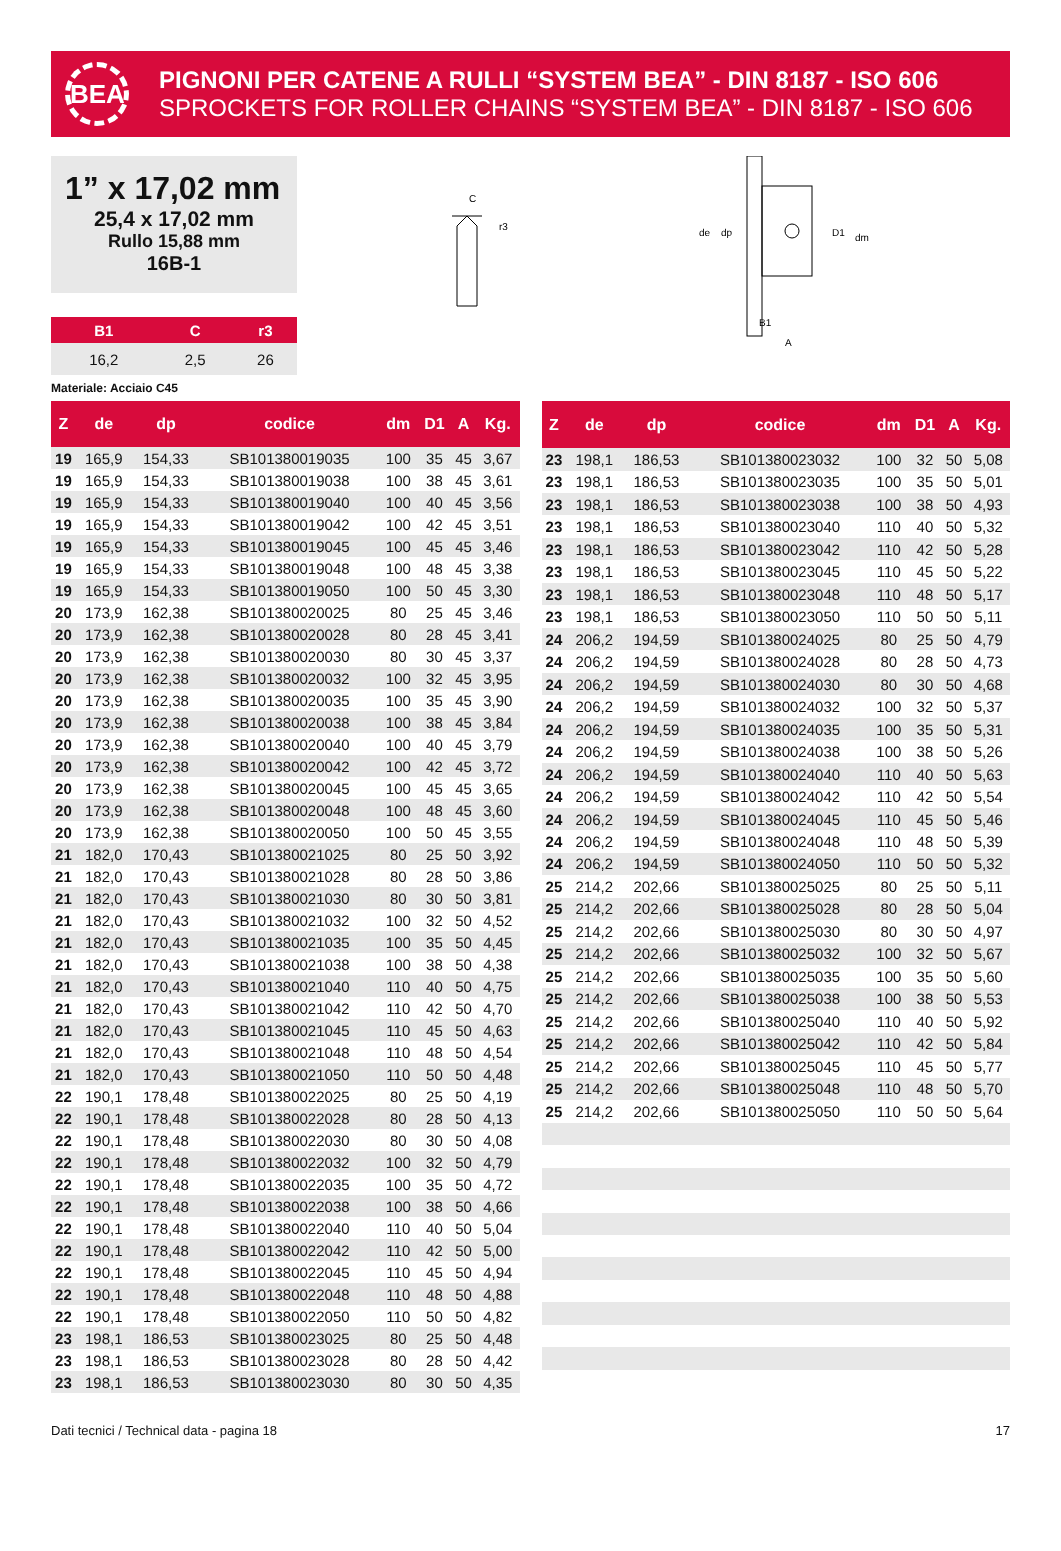BEA
PIGNONI PER CATENE A RULLI “SYSTEM BEA” - DIN 8187 - ISO 606
SPROCKETS FOR ROLLER CHAINS “SYSTEM BEA” - DIN 8187 - ISO 606
1” x 17,02 mm
25,4 x 17,02 mm
Rullo 15,88 mm
16B-1
| B1 | C | r3 |
| --- | --- | --- |
| 16,2 | 2,5 | 26 |
C
r3
de
dp
D1
dm
B1
A
Materiale: Acciaio C45
| Z | de | dp | codice | dm | D1 | A | Kg. |
| --- | --- | --- | --- | --- | --- | --- | --- |
| 19 | 165,9 | 154,33 | SB101380019035 | 100 | 35 | 45 | 3,67 |
| 19 | 165,9 | 154,33 | SB101380019038 | 100 | 38 | 45 | 3,61 |
| 19 | 165,9 | 154,33 | SB101380019040 | 100 | 40 | 45 | 3,56 |
| 19 | 165,9 | 154,33 | SB101380019042 | 100 | 42 | 45 | 3,51 |
| 19 | 165,9 | 154,33 | SB101380019045 | 100 | 45 | 45 | 3,46 |
| 19 | 165,9 | 154,33 | SB101380019048 | 100 | 48 | 45 | 3,38 |
| 19 | 165,9 | 154,33 | SB101380019050 | 100 | 50 | 45 | 3,30 |
| 20 | 173,9 | 162,38 | SB101380020025 | 80 | 25 | 45 | 3,46 |
| 20 | 173,9 | 162,38 | SB101380020028 | 80 | 28 | 45 | 3,41 |
| 20 | 173,9 | 162,38 | SB101380020030 | 80 | 30 | 45 | 3,37 |
| 20 | 173,9 | 162,38 | SB101380020032 | 100 | 32 | 45 | 3,95 |
| 20 | 173,9 | 162,38 | SB101380020035 | 100 | 35 | 45 | 3,90 |
| 20 | 173,9 | 162,38 | SB101380020038 | 100 | 38 | 45 | 3,84 |
| 20 | 173,9 | 162,38 | SB101380020040 | 100 | 40 | 45 | 3,79 |
| 20 | 173,9 | 162,38 | SB101380020042 | 100 | 42 | 45 | 3,72 |
| 20 | 173,9 | 162,38 | SB101380020045 | 100 | 45 | 45 | 3,65 |
| 20 | 173,9 | 162,38 | SB101380020048 | 100 | 48 | 45 | 3,60 |
| 20 | 173,9 | 162,38 | SB101380020050 | 100 | 50 | 45 | 3,55 |
| 21 | 182,0 | 170,43 | SB101380021025 | 80 | 25 | 50 | 3,92 |
| 21 | 182,0 | 170,43 | SB101380021028 | 80 | 28 | 50 | 3,86 |
| 21 | 182,0 | 170,43 | SB101380021030 | 80 | 30 | 50 | 3,81 |
| 21 | 182,0 | 170,43 | SB101380021032 | 100 | 32 | 50 | 4,52 |
| 21 | 182,0 | 170,43 | SB101380021035 | 100 | 35 | 50 | 4,45 |
| 21 | 182,0 | 170,43 | SB101380021038 | 100 | 38 | 50 | 4,38 |
| 21 | 182,0 | 170,43 | SB101380021040 | 110 | 40 | 50 | 4,75 |
| 21 | 182,0 | 170,43 | SB101380021042 | 110 | 42 | 50 | 4,70 |
| 21 | 182,0 | 170,43 | SB101380021045 | 110 | 45 | 50 | 4,63 |
| 21 | 182,0 | 170,43 | SB101380021048 | 110 | 48 | 50 | 4,54 |
| 21 | 182,0 | 170,43 | SB101380021050 | 110 | 50 | 50 | 4,48 |
| 22 | 190,1 | 178,48 | SB101380022025 | 80 | 25 | 50 | 4,19 |
| 22 | 190,1 | 178,48 | SB101380022028 | 80 | 28 | 50 | 4,13 |
| 22 | 190,1 | 178,48 | SB101380022030 | 80 | 30 | 50 | 4,08 |
| 22 | 190,1 | 178,48 | SB101380022032 | 100 | 32 | 50 | 4,79 |
| 22 | 190,1 | 178,48 | SB101380022035 | 100 | 35 | 50 | 4,72 |
| 22 | 190,1 | 178,48 | SB101380022038 | 100 | 38 | 50 | 4,66 |
| 22 | 190,1 | 178,48 | SB101380022040 | 110 | 40 | 50 | 5,04 |
| 22 | 190,1 | 178,48 | SB101380022042 | 110 | 42 | 50 | 5,00 |
| 22 | 190,1 | 178,48 | SB101380022045 | 110 | 45 | 50 | 4,94 |
| 22 | 190,1 | 178,48 | SB101380022048 | 110 | 48 | 50 | 4,88 |
| 22 | 190,1 | 178,48 | SB101380022050 | 110 | 50 | 50 | 4,82 |
| 23 | 198,1 | 186,53 | SB101380023025 | 80 | 25 | 50 | 4,48 |
| 23 | 198,1 | 186,53 | SB101380023028 | 80 | 28 | 50 | 4,42 |
| 23 | 198,1 | 186,53 | SB101380023030 | 80 | 30 | 50 | 4,35 |
| Z | de | dp | codice | dm | D1 | A | Kg. |
| --- | --- | --- | --- | --- | --- | --- | --- |
| 23 | 198,1 | 186,53 | SB101380023032 | 100 | 32 | 50 | 5,08 |
| 23 | 198,1 | 186,53 | SB101380023035 | 100 | 35 | 50 | 5,01 |
| 23 | 198,1 | 186,53 | SB101380023038 | 100 | 38 | 50 | 4,93 |
| 23 | 198,1 | 186,53 | SB101380023040 | 110 | 40 | 50 | 5,32 |
| 23 | 198,1 | 186,53 | SB101380023042 | 110 | 42 | 50 | 5,28 |
| 23 | 198,1 | 186,53 | SB101380023045 | 110 | 45 | 50 | 5,22 |
| 23 | 198,1 | 186,53 | SB101380023048 | 110 | 48 | 50 | 5,17 |
| 23 | 198,1 | 186,53 | SB101380023050 | 110 | 50 | 50 | 5,11 |
| 24 | 206,2 | 194,59 | SB101380024025 | 80 | 25 | 50 | 4,79 |
| 24 | 206,2 | 194,59 | SB101380024028 | 80 | 28 | 50 | 4,73 |
| 24 | 206,2 | 194,59 | SB101380024030 | 80 | 30 | 50 | 4,68 |
| 24 | 206,2 | 194,59 | SB101380024032 | 100 | 32 | 50 | 5,37 |
| 24 | 206,2 | 194,59 | SB101380024035 | 100 | 35 | 50 | 5,31 |
| 24 | 206,2 | 194,59 | SB101380024038 | 100 | 38 | 50 | 5,26 |
| 24 | 206,2 | 194,59 | SB101380024040 | 110 | 40 | 50 | 5,63 |
| 24 | 206,2 | 194,59 | SB101380024042 | 110 | 42 | 50 | 5,54 |
| 24 | 206,2 | 194,59 | SB101380024045 | 110 | 45 | 50 | 5,46 |
| 24 | 206,2 | 194,59 | SB101380024048 | 110 | 48 | 50 | 5,39 |
| 24 | 206,2 | 194,59 | SB101380024050 | 110 | 50 | 50 | 5,32 |
| 25 | 214,2 | 202,66 | SB101380025025 | 80 | 25 | 50 | 5,11 |
| 25 | 214,2 | 202,66 | SB101380025028 | 80 | 28 | 50 | 5,04 |
| 25 | 214,2 | 202,66 | SB101380025030 | 80 | 30 | 50 | 4,97 |
| 25 | 214,2 | 202,66 | SB101380025032 | 100 | 32 | 50 | 5,67 |
| 25 | 214,2 | 202,66 | SB101380025035 | 100 | 35 | 50 | 5,60 |
| 25 | 214,2 | 202,66 | SB101380025038 | 100 | 38 | 50 | 5,53 |
| 25 | 214,2 | 202,66 | SB101380025040 | 110 | 40 | 50 | 5,92 |
| 25 | 214,2 | 202,66 | SB101380025042 | 110 | 42 | 50 | 5,84 |
| 25 | 214,2 | 202,66 | SB101380025045 | 110 | 45 | 50 | 5,77 |
| 25 | 214,2 | 202,66 | SB101380025048 | 110 | 48 | 50 | 5,70 |
| 25 | 214,2 | 202,66 | SB101380025050 | 110 | 50 | 50 | 5,64 |
Dati tecnici / Technical data - pagina 18 17